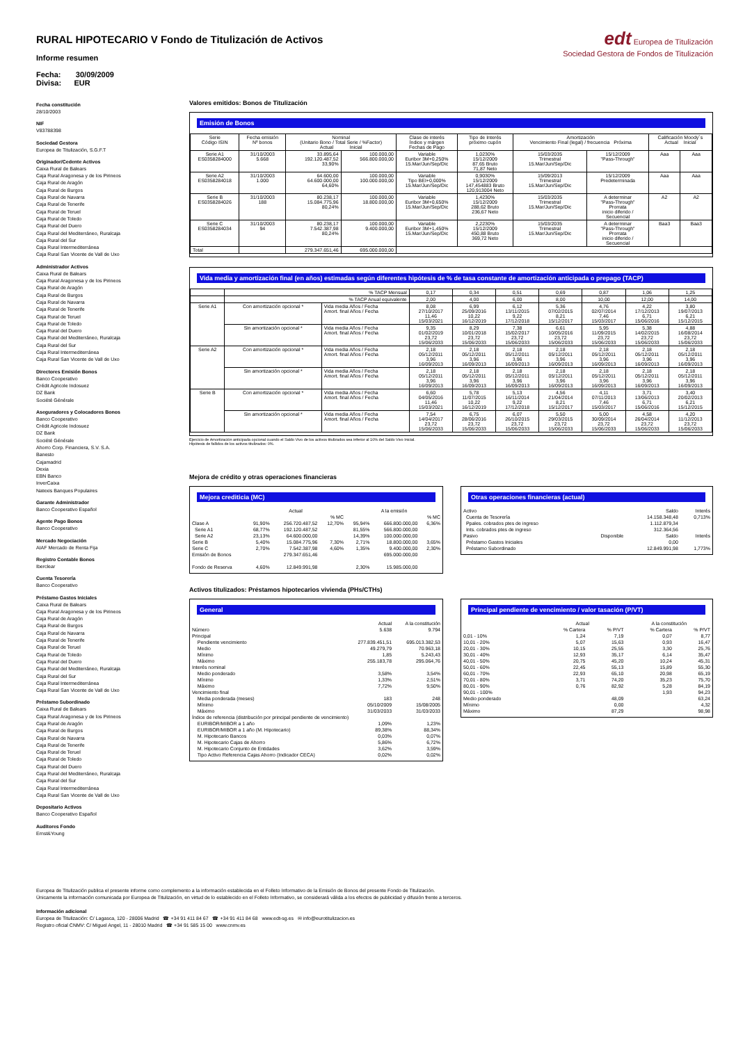edt Europea de Titulización
Sociedad Gestora de Fondos de Titulización
RURAL HIPOTECARIO V Fondo de Titulización de Activos
Informe resumen
Fecha: 30/09/2009
Divisa: EUR
Fecha constitución
28/10/2003
NIF
V83788398
Sociedad Gestora
Europea de Titulización, S.G.F.T
Originador/Cedente Activos
Caixa Rural de Balears
Caja Rural Aragonesa y de los Pirineos
Caja Rural de Aragón
Caja Rural de Burgos
Caja Rural de Navarra
Caja Rural de Tenerife
Caja Rural de Teruel
Caja Rural de Toledo
Caja Rural del Duero
Caja Rural del Mediterráneo, Ruralcaja
Caja Rural del Sur
Caja Rural Intermediterránea
Caja Rural San Vicente de Vall de Uxo
Administrador Activos
Caixa Rural de Balears
Caja Rural Aragonesa y de los Pirineos
Caja Rural de Aragón
Caja Rural de Burgos
Caja Rural de Navarra
Caja Rural de Tenerife
Caja Rural de Teruel
Caja Rural de Toledo
Caja Rural del Duero
Caja Rural del Mediterráneo, Ruralcaja
Caja Rural del Sur
Caja Rural Intermediterránea
Caja Rural San Vicente de Vall de Uxo
Directores Emisión Bonos
Banco Cooperativo
Crédit Agricole Indosuez
DZ Bank
Société Générale
Aseguradores y Colocadores Bonos
Banco Cooperativo
Crédit Agricole Indosuez
DZ Bank
Société Générale
Ahorro Corp. Financiera, S.V. S.A.
Banesto
Cajamadrid
Dexia
EBN Banco
InverCaixa
Natexis Banques Populaires
Garante Administrador
Banco Cooperativo Español
Agente Pago Bonos
Banco Cooperativo
Mercado Negociación
AIAF Mercado de Renta Fija
Registro Contable Bonos
Iberclear
Cuenta Tesorería
Banco Cooperativo
Préstamo Gastos Iniciales
Caixa Rural de Balears
Caja Rural Aragonesa y de los Pirineos
Caja Rural de Aragón
Caja Rural de Burgos
Caja Rural de Navarra
Caja Rural de Tenerife
Caja Rural de Teruel
Caja Rural de Toledo
Caja Rural del Duero
Caja Rural del Mediterráneo, Ruralcaja
Caja Rural del Sur
Caja Rural Intermediterránea
Caja Rural San Vicente de Vall de Uxo
Préstamo Subordinado
Caixa Rural de Balears
Caja Rural Aragonesa y de los Pirineos
Caja Rural de Aragón
Caja Rural de Burgos
Caja Rural de Navarra
Caja Rural de Tenerife
Caja Rural de Teruel
Caja Rural de Toledo
Caja Rural del Duero
Caja Rural del Mediterráneo, Ruralcaja
Caja Rural del Sur
Caja Rural Intermediterránea
Caja Rural San Vicente de Vall de Uxo
Depositario Activos
Banco Cooperativo Español
Auditores Fondo
Ernst&Young
Valores emitidos: Bonos de Titulización
Emisión de Bonos
| Serie Código ISIN | Fecha emisión Nº bonos | Nominal (Unitario Bono / Total Serie / %Factor) Actual Inicial | | Clase de interés Índice y márgen Fechas de Pago | Tipo de Interés próximo cupón | Amortización Vencimiento Final (legal) / frecuencia Próxima | | Calificación Moody´s Actual Inicial | |
| --- | --- | --- | --- | --- | --- | --- | --- | --- | --- |
| Serie A1 ES0358284000 | 31/10/2003 5.668 | 33.895,64 192.120.487,52 33,90% | 100.000,00 566.800.000,00 | Variable Euribor 3M+0,250% 15.Mar/Jun/Sep/Dic | 1,0230% 15/12/2009 87,65 Bruto 71,87 Neto | 15/03/2035 Trimestral 15.Mar/Jun/Sep/Dic | 15/12/2009 "Pass-Through" | Aaa | Aaa |
| Serie A2 ES0358284018 | 31/10/2003 1.000 | 64.600,00 64.600.000,00 64,60% | 100.000,00 100.000.000,00 | Variable Tipo BEI+0,000% 15.Mar/Jun/Sep/Dic | 0,9030% 15/12/2009 147,454883 Bruto 120,913004 Neto | 15/09/2013 Trimestral 15.Mar/Jun/Sep/Dic | 15/12/2009 Predeterminada | Aaa | Aaa |
| Serie B ES0358284026 | 31/10/2003 188 | 80.238,17 15.084.775,96 80,24% | 100.000,00 18.800.000,00 | Variable Euribor 3M+0,650% 15.Mar/Jun/Sep/Dic | 1,4230% 15/12/2009 288,62 Bruto 236,67 Neto | 15/03/2035 Trimestral 15.Mar/Jun/Sep/Dic | A determinar "Pass-Through" Prorrata inicio diferido / Secuencial | A2 | A2 |
| Serie C ES0358284034 | 31/10/2003 94 | 80.238,17 7.542.387,98 80,24% | 100.000,00 9.400.000,00 | Variable Euribor 3M+1,450% 15.Mar/Jun/Sep/Dic | 2,2230% 15/12/2009 450,88 Bruto 369,72 Neto | 15/03/2035 Trimestral 15.Mar/Jun/Sep/Dic | A determinar "Pass-Through" Prorrata inicio diferido / Secuencial | Baa3 | Baa3 |
| Total | | 279.347.651,46 | 695.000.000,00 | | | | | | |
Vida media y amortización final (en años) estimadas según diferentes hipótesis de % de tasa constante de amortización anticipada o prepago (TACP)
| | % TACP Mensual | | 0,17 | 0,34 | 0,51 | 0,69 | 0,87 | 1,06 | 1,25 |
| | % TACP Anual equivalente | | 2,00 | 4,00 | 6,00 | 8,00 | 10,00 | 12,00 | 14,00 |
| Serie A1 | Con amortización opcional * | Vida media Años / Fecha Amort. final Años / Fecha | 8,08 27/10/2017 11,46 15/03/2021 | 6,99 25/09/2016 10,22 16/12/2019 | 6,12 13/11/2015 9,22 17/12/2018 | 5,36 07/02/2015 8,21 15/12/2017 | 4,76 02/07/2014 7,46 15/03/2017 | 4,22 17/12/2013 6,71 15/06/2016 | 3,80 19/07/2013 6,21 15/12/2015 |
| | Sin amortización opcional * | Vida media Años / Fecha Amort. final Años / Fecha | 9,35 01/02/2019 23,72 15/06/2033 | 8,29 10/01/2018 23,72 15/06/2033 | 7,38 15/02/2017 23,72 15/06/2033 | 6,61 10/05/2016 23,72 15/06/2033 | 5,95 11/09/2015 23,72 15/06/2033 | 5,38 14/02/2015 23,72 15/06/2033 | 4,88 16/08/2014 23,72 15/06/2033 |
| Serie A2 | Con amortización opcional * | Vida media Años / Fecha Amort. final Años / Fecha | 2,18 05/12/2011 3,96 16/09/2013 | 2,18 05/12/2011 3,96 16/09/2013 | 2,18 05/12/2011 3,96 16/09/2013 | 2,18 05/12/2011 3,96 16/09/2013 | 2,18 05/12/2011 3,96 16/09/2013 | 2,18 05/12/2011 3,96 16/09/2013 | 2,18 05/12/2011 3,96 16/09/2013 |
| | Sin amortización opcional * | Vida media Años / Fecha Amort. final Años / Fecha | 2,18 05/12/2011 3,96 16/09/2013 | 2,18 05/12/2011 3,96 16/09/2013 | 2,18 05/12/2011 3,96 16/09/2013 | 2,18 05/12/2011 3,96 16/09/2013 | 2,18 05/12/2011 3,96 16/09/2013 | 2,18 05/12/2011 3,96 16/09/2013 | 2,18 05/12/2011 3,96 16/09/2013 |
| Serie B | Con amortización opcional * | Vida media Años / Fecha Amort. final Años / Fecha | 6,60 04/05/2016 11,46 15/03/2021 | 5,78 11/07/2015 10,22 16/12/2019 | 5,13 16/11/2014 9,22 17/12/2018 | 4,56 21/04/2014 8,21 15/12/2017 | 4,11 07/11/2013 7,46 15/03/2017 | 3,71 13/06/2013 6,71 15/06/2016 | 3,40 20/02/2013 6,21 15/12/2015 |
| | Sin amortización opcional * | Vida media Años / Fecha Amort. final Años / Fecha | 7,54 14/04/2017 23,72 15/06/2033 | 6,75 28/06/2016 23,72 15/06/2033 | 6,07 26/10/2015 23,72 15/06/2033 | 5,50 29/03/2015 23,72 15/06/2033 | 5,00 30/09/2014 23,72 15/06/2033 | 4,58 26/04/2014 23,72 15/06/2033 | 4,20 11/12/2013 23,72 15/06/2033 |
Ejercicio de Amortización anticipada opcional cuando el Saldo Vivo de los activos titulizados sea inferior al 10% del Saldo Vivo Inicial.
Hipótesis de fallidos de los activos titulizados: 0%.
Mejora de crédito y otras operaciones financieras
Mejora crediticia (MC)
| | Actual | | | A la emisión | | |
| | | | % MC | | | % MC |
| Clase A | 91,90% | 256.720.487,52 | 12,70% | 95,94% | 666.800.000,00 | 6,36% |
| Serie A1 | 68,77% | 192.120.487,52 | | 81,55% | 566.800.000,00 | |
| Serie A2 | 23,13% | 64.600.000,00 | | 14,39% | 100.000.000,00 | |
| Serie B | 5,40% | 15.084.775,96 | 7,30% | 2,71% | 18.800.000,00 | 3,65% |
| Serie C | 2,70% | 7.542.387,98 | 4,60% | 1,35% | 9.400.000,00 | 2,30% |
| Emisión de Bonos | | 279.347.651,46 | | | 695.000.000,00 | |
| Fondo de Reserva | 4,60% | 12.849.991,98 | | 2,30% | 15.985.000,00 | |
Otras operaciones financieras (actual)
| Activo | | Saldo | Interés |
| Cuenta de Tesorería | | 14.158.348,48 | 0,713% |
| Ppales. cobrados ptes de ingreso | | 1.112.879,34 | |
| Ints. cobrados ptes de ingreso | | 312.364,56 | |
| Pasivo | Disponible | Saldo | Interés |
| Préstamo Gastos Iniciales | | 0,00 | |
| Préstamo Subordinado | | 12.849.991,98 | 1,773% |
Activos titulizados: Préstamos hipotecarios vivienda (PHs/CTHs)
General
| | Actual | A la constitución |
| Número | 5.638 | 9.794 |
| Principal | | |
| Pendiente vencimiento | 277.839.451,51 | 695.013.382,53 |
| Medio | 49.279,79 | 70.963,18 |
| Mínimo | 1,85 | 5.243,43 |
| Máximo | 255.183,78 | 295.064,76 |
| Interés nominal | | |
| Medio ponderado | 3,58% | 3,54% |
| Mínimo | 1,33% | 2,51% |
| Máximo | 7,72% | 9,50% |
| Vencimiento final | | |
| Media ponderada (meses) | 183 | 248 |
| Mínimo | 05/10/2009 | 15/08/2005 |
| Máximo | 31/03/2033 | 31/03/2033 |
| Índice de referencia (distribución por principal pendiente de vencimiento) | | |
| EURIBOR/MIBOR a 1 año | 1,09% | 1,23% |
| EURIBOR/MIBOR a 1 año (M. Hipotecario) | 89,38% | 88,34% |
| M. Hipotecario Bancos | 0,03% | 0,07% |
| M. Hipotecario Cajas de Ahorro | 5,86% | 6,72% |
| M. Hipotecario Conjunto de Entidades | 3,62% | 3,59% |
| Tipo Activo Referencia Cajas Ahorro (Indicador CECA) | 0,02% | 0,02% |
Principal pendiente de vencimiento / valor tasación (P/VT)
| | Actual | | A la constitución | |
| | % Cartera | % P/VT | % Cartera | % P/VT |
| 0,01 - 10% | 1,24 | 7,19 | 0,07 | 8,77 |
| 10,01 - 20% | 5,07 | 15,63 | 0,93 | 16,47 |
| 20,01 - 30% | 10,15 | 25,55 | 3,30 | 25,76 |
| 30,01 - 40% | 12,93 | 35,17 | 6,14 | 35,47 |
| 40,01 - 50% | 20,75 | 45,20 | 10,24 | 45,31 |
| 50,01 - 60% | 22,45 | 55,13 | 15,89 | 55,30 |
| 60,01 - 70% | 22,93 | 65,10 | 20,98 | 65,19 |
| 70,01 - 80% | 3,71 | 74,20 | 35,23 | 75,70 |
| 80,01 - 90% | 0,76 | 82,92 | 5,28 | 84,19 |
| 90,01 - 100% | | | 1,93 | 94,23 |
| Medio ponderado | | 48,09 | | 63,24 |
| Mínimo | | 0,00 | | 4,32 |
| Máximo | | 87,29 | | 98,98 |
Europea de Titulización publica el presente informe como complemento a la información establecida en el Folleto Informativo de la Emisión de Bonos del presente Fondo de Titulización.
Únicamente la información comunicada por Europea de Titulización, en virtud de lo establecido en el Folleto Informativo, se considerará válida a los efectos de publicidad y difusión frente a terceros.
Información adicional
Europea de Titulización: C/ Lagasca, 120 - 28006 Madrid ☎ +34 91 411 84 67 ☎ +34 91 411 84 68 www.edt-sg.es ✉ info@eurotitulizacion.es
Registro oficial CNMV: C/ Miguel Angel, 11 - 28010 Madrid ☎ +34 91 585 15 00 www.cnmv.es